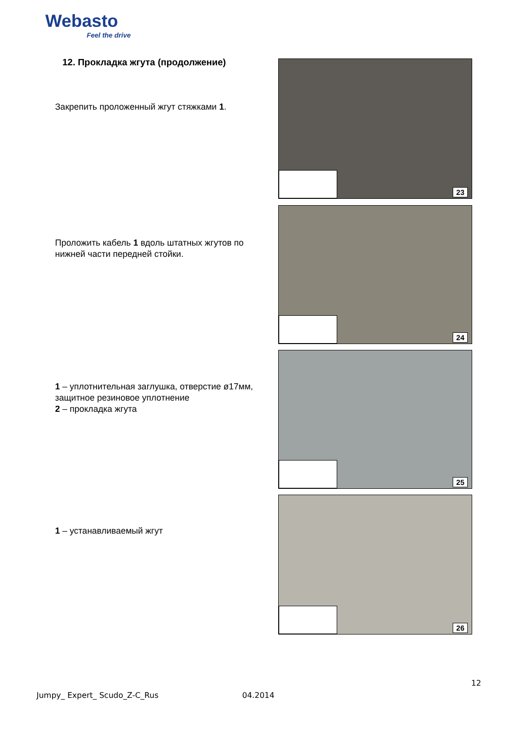Webasto
Feel the drive
12. Прокладка жгута (продолжение)
Закрепить проложенный жгут стяжками 1.
23
Проложить кабель 1 вдоль штатных жгутов по нижней части передней стойки.
24
1 – уплотнительная заглушка, отверстие ø17мм, защитное резиновое уплотнение
2 – прокладка жгута
25
1 – устанавливаемый жгут
26
12
Jumpy_ Expert_ Scudo_Z-C_Rus 04.2014